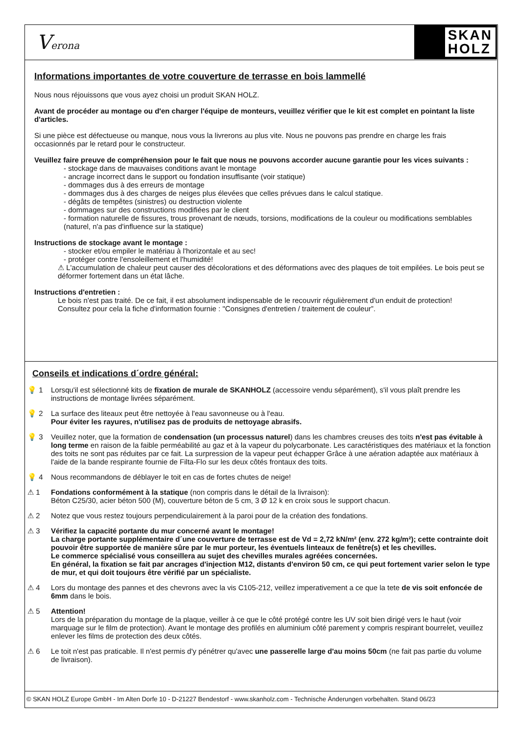Verona
SKAN
HOLZ
Informations importantes de votre couverture de terrasse en bois lammellé
Nous nous réjouissons que vous ayez choisi un produit SKAN HOLZ.
Avant de procéder au montage ou d'en charger l'équipe de monteurs, veuillez vérifier que le kit est complet en pointant la liste d'articles.
Si une pièce est défectueuse ou manque, nous vous la livrerons au plus vite. Nous ne pouvons pas prendre en charge les frais occasionnés par le retard pour le constructeur.
Veuillez faire preuve de compréhension pour le fait que nous ne pouvons accorder aucune garantie pour les vices suivants :
- stockage dans de mauvaises conditions avant le montage
- ancrage incorrect dans le support ou fondation insuffisante (voir statique)
- dommages dus à des erreurs de montage
- dommages dus à des charges de neiges plus élevées que celles prévues dans le calcul statique.
- dégâts de tempêtes (sinistres) ou destruction violente
- dommages sur des constructions modifiées par le client
- formation naturelle de fissures, trous provenant de nœuds, torsions, modifications de la couleur ou modifications semblables (naturel, n'a pas d'influence sur la statique)
Instructions de stockage avant le montage :
- stocker et/ou empiler le matériau à l'horizontale et au sec!
- protéger contre l'ensoleillement et l'humidité!
⚠ L'accumulation de chaleur peut causer des décolorations et des déformations avec des plaques de toit empilées. Le bois peut se déformer fortement dans un état lâche.
Instructions d'entretien :
Le bois n'est pas traité. De ce fait, il est absolument indispensable de le recouvrir régulièrement d'un enduit de protection!
Consultez pour cela la fiche d'information fournie : "Consignes d'entretien / traitement de couleur”.
Conseils et indications d´ordre général:
💡 1 Lorsqu'il est sélectionné kits de fixation de murale de SKANHOLZ (accessoire vendu séparément), s'il vous plaît prendre les instructions de montage livrées séparément.
💡 2 La surface des liteaux peut être nettoyée à l'eau savonneuse ou à l'eau.
Pour éviter les rayures, n'utilisez pas de produits de nettoyage abrasifs.
💡 3 Veuillez noter, que la formation de condensation (un processus naturel) dans les chambres creuses des toits n'est pas évitable à long terme en raison de la faible perméabilité au gaz et à la vapeur du polycarbonate. Les caractéristiques des matériaux et la fonction des toits ne sont pas réduites par ce fait. La surpression de la vapeur peut échapper Grâce à une aération adaptée aux matériaux à l'aide de la bande respirante fournie de Filta-Flo sur les deux côtés frontaux des toits.
💡 4 Nous recommandons de déblayer le toit en cas de fortes chutes de neige!
⚠ 1 Fondations conformément à la statique (non compris dans le détail de la livraison):
Béton C25/30, acier béton 500 (M), couverture béton de 5 cm, 3 Ø 12 k en croix sous le support chacun.
⚠ 2 Notez que vous restez toujours perpendiculairement à la paroi pour de la création des fondations.
⚠ 3 Vérifiez la capacité portante du mur concerné avant le montage!
La charge portante supplémentaire d´une couverture de terrasse est de Vd = 2,72 kN/m² (env. 272 kg/m²); cette contrainte doit pouvoir être supportée de manière sûre par le mur porteur, les éventuels linteaux de fenêtre(s) et les chevilles.
Le commerce spécialisé vous conseillera au sujet des chevilles murales agréées concernées.
En général, la fixation se fait par ancrages d'injection M12, distants d'environ 50 cm, ce qui peut fortement varier selon le type de mur, et qui doit toujours être vérifié par un spécialiste.
⚠ 4 Lors du montage des pannes et des chevrons avec la vis C105-212, veillez imperativement a ce que la tete de vis soit enfoncée de 6mm dans le bois.
⚠ 5 Attention!
Lors de la préparation du montage de la plaque, veiller à ce que le côté protégé contre les UV soit bien dirigé vers le haut (voir marquage sur le film de protection). Avant le montage des profilés en aluminium côté parement y compris respirant bourrelet, veuillez enlever les films de protection des deux côtés.
⚠ 6 Le toit n'est pas praticable. Il n'est permis d'y pénétrer qu'avec une passerelle large d'au moins 50cm (ne fait pas partie du volume de livraison).
© SKAN HOLZ Europe GmbH - Im Alten Dorfe 10 - D-21227 Bendestorf - www.skanholz.com - Technische Änderungen vorbehalten. Stand 06/23